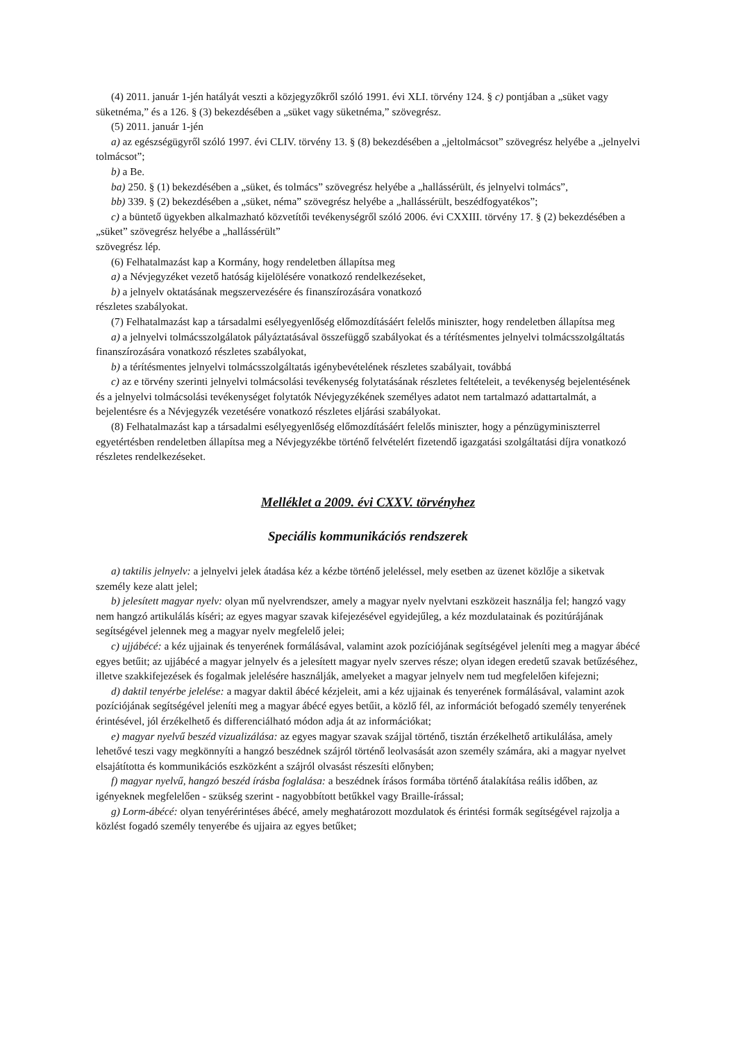(4) 2011. január 1-jén hatályát veszti a közjegyzőkről szóló 1991. évi XLI. törvény 124. § c) pontjában a „süket vagy süketnéma,” és a 126. § (3) bekezdésében a „süket vagy süketnéma,” szövegrész.
(5) 2011. január 1-jén
a) az egészségügyről szóló 1997. évi CLIV. törvény 13. § (8) bekezdésében a „jeltolmácsot” szövegrész helyébe a „jelnyelvi tolmácsot”;
b) a Be.
ba) 250. § (1) bekezdésében a „süket, és tolmács” szövegrész helyébe a „hallássérült, és jelnyelvi tolmács”,
bb) 339. § (2) bekezdésében a „süket, néma” szövegrész helyébe a „hallássérült, beszédfogyatékos”;
c) a büntető ügyekben alkalmazható közvetítői tevékenységről szóló 2006. évi CXXIII. törvény 17. § (2) bekezdésében a „süket” szövegrész helyébe a „hallássérült”
szövegrész lép.
(6) Felhatalmazást kap a Kormány, hogy rendeletben állapítsa meg
a) a Névjegyzéket vezető hatóság kijelölésére vonatkozó rendelkezéseket,
b) a jelnyelv oktatásának megszervezésére és finanszírozására vonatkozó
részletes szabályokat.
(7) Felhatalmazást kap a társadalmi esélyegyenlőség előmozdításáért felelős miniszter, hogy rendeletben állapítsa meg
a) a jelnyelvi tolmácsszolgálatok pályáztatásával összefüggő szabályokat és a térítésmentes jelnyelvi tolmácsszolgáltatás finanszírozására vonatkozó részletes szabályokat,
b) a térítésmentes jelnyelvi tolmácsszolgáltatás igénybevételének részletes szabályait, továbbá
c) az e törvény szerinti jelnyelvi tolmácsolási tevékenység folytatásának részletes feltételeit, a tevékenység bejelentésének és a jelnyelvi tolmácsolási tevékenységet folytatók Névjegyzékének személyes adatot nem tartalmazó adattartalmát, a bejelentésre és a Névjegyzék vezetésére vonatkozó részletes eljárási szabályokat.
(8) Felhatalmazást kap a társadalmi esélyegyenlőség előmozdításáért felelős miniszter, hogy a pénzügyminiszterrel egyetértésben rendeletben állapítsa meg a Névjegyzékbe történő felvételért fizetendő igazgatási szolgáltatási díjra vonatkozó részletes rendelkezéseket.
Melléklet a 2009. évi CXXV. törvényhez
Speciális kommunikációs rendszerek
a) taktilis jelnyelv: a jelnyelvi jelek átadása kéz a kézbe történő jeleléssel, mely esetben az üzenet közlője a siketvak személy keze alatt jelel;
b) jelesített magyar nyelv: olyan mű nyelvrendszer, amely a magyar nyelv nyelvtani eszközeit használja fel; hangzó vagy nem hangzó artikulálás kíséri; az egyes magyar szavak kifejezésével egyidejűleg, a kéz mozdulatainak és pozitúrájának segítségével jelennek meg a magyar nyelv megfelelő jelei;
c) ujjábécé: a kéz ujjainak és tenyerének formálásával, valamint azok pozíciójának segítségével jeleníti meg a magyar ábécé egyes betűit; az ujjábécé a magyar jelnyelv és a jelesített magyar nyelv szerves része; olyan idegen eredetű szavak betűzéséhez, illetve szakkifejezések és fogalmak jelelésére használják, amelyeket a magyar jelnyelv nem tud megfelelően kifejezni;
d) daktil tenyérbe jelelése: a magyar daktil ábécé kézjeleit, ami a kéz ujjainak és tenyerének formálásával, valamint azok pozíciójának segítségével jeleníti meg a magyar ábécé egyes betűit, a közlő fél, az információt befogadó személy tenyerének érintésével, jól érzékelhető és differenciálható módon adja át az információkat;
e) magyar nyelvű beszéd vizualizálása: az egyes magyar szavak szájjal történő, tisztán érzékelhető artikulálása, amely lehetővé teszi vagy megkönnyíti a hangzó beszédnek szájról történő leolvasását azon személy számára, aki a magyar nyelvet elsajátította és kommunikációs eszközként a szájról olvasást részesíti előnyben;
f) magyar nyelvű, hangzó beszéd írásba foglalása: a beszédnek írásos formába történő átalakítása reális időben, az igényeknek megfelelően - szükség szerint - nagyobbított betűkkel vagy Braille-írással;
g) Lorm-ábécé: olyan tenyérérintéses ábécé, amely meghatározott mozdulatok és érintési formák segítségével rajzolja a közlést fogadó személy tenyerébe és ujjaira az egyes betűket;